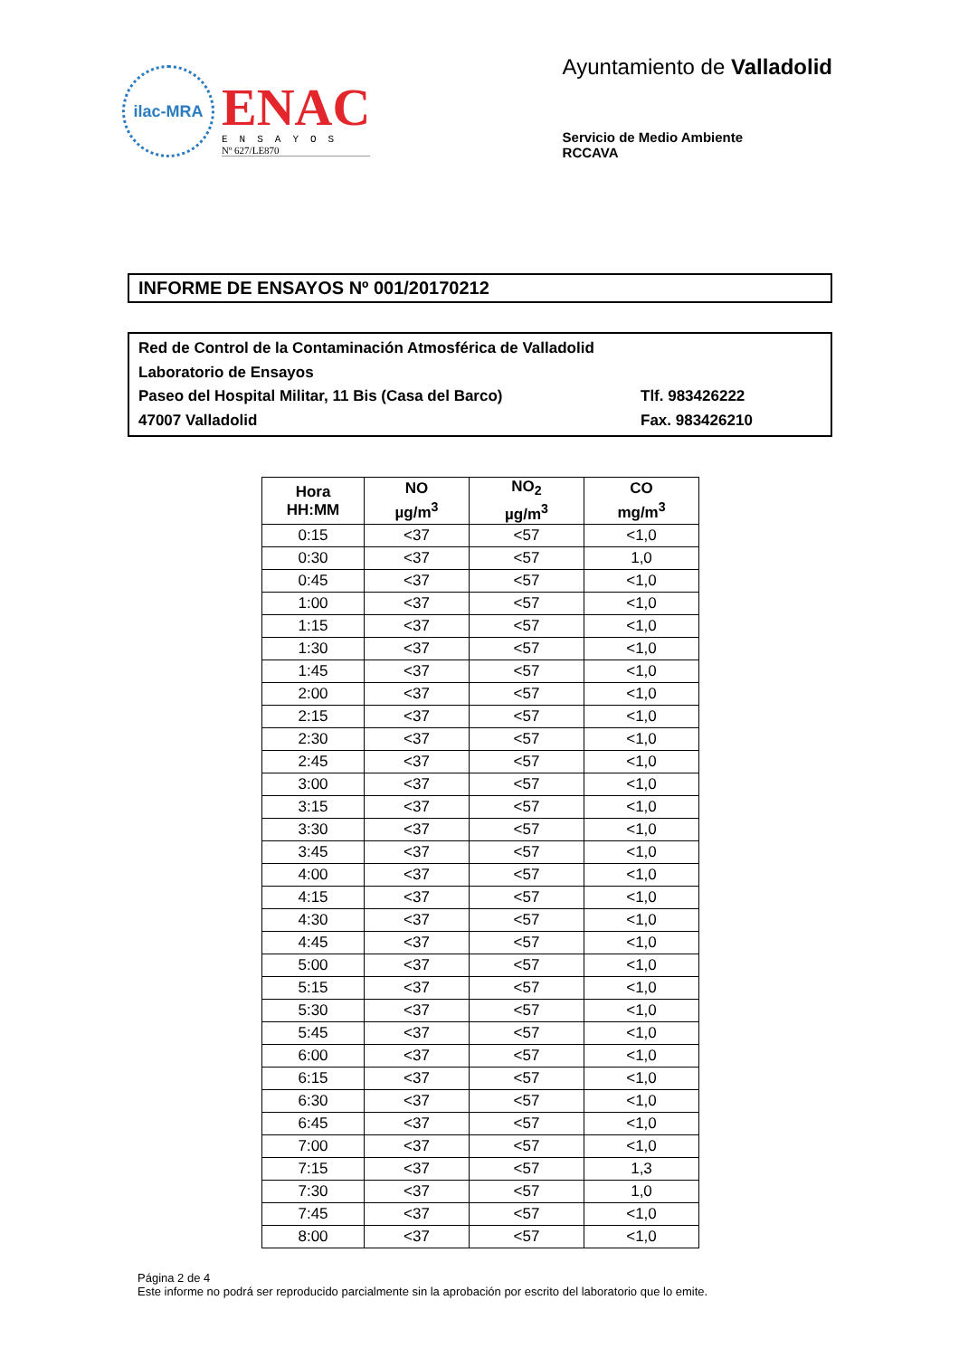ilac-MRA
ENAC
ENSAYOS
Nº 627/LE870
Ayuntamiento de Valladolid
Servicio de Medio Ambiente
RCCAVA
INFORME DE ENSAYOS Nº 001/20170212
Red de Control de la Contaminación Atmosférica de Valladolid
Laboratorio de Ensayos
Paseo del Hospital Militar, 11 Bis (Casa del Barco) Tlf. 983426222
47007 Valladolid Fax. 983426210
| Hora HH:MM | NO µg/m<sup>3</sup> | NO<sub>2</sub> µg/m<sup>3</sup> | CO mg/m<sup>3</sup> |
| --- | --- | --- | --- |
| 0:15 | <37 | <57 | <1,0 |
| 0:30 | <37 | <57 | 1,0 |
| 0:45 | <37 | <57 | <1,0 |
| 1:00 | <37 | <57 | <1,0 |
| 1:15 | <37 | <57 | <1,0 |
| 1:30 | <37 | <57 | <1,0 |
| 1:45 | <37 | <57 | <1,0 |
| 2:00 | <37 | <57 | <1,0 |
| 2:15 | <37 | <57 | <1,0 |
| 2:30 | <37 | <57 | <1,0 |
| 2:45 | <37 | <57 | <1,0 |
| 3:00 | <37 | <57 | <1,0 |
| 3:15 | <37 | <57 | <1,0 |
| 3:30 | <37 | <57 | <1,0 |
| 3:45 | <37 | <57 | <1,0 |
| 4:00 | <37 | <57 | <1,0 |
| 4:15 | <37 | <57 | <1,0 |
| 4:30 | <37 | <57 | <1,0 |
| 4:45 | <37 | <57 | <1,0 |
| 5:00 | <37 | <57 | <1,0 |
| 5:15 | <37 | <57 | <1,0 |
| 5:30 | <37 | <57 | <1,0 |
| 5:45 | <37 | <57 | <1,0 |
| 6:00 | <37 | <57 | <1,0 |
| 6:15 | <37 | <57 | <1,0 |
| 6:30 | <37 | <57 | <1,0 |
| 6:45 | <37 | <57 | <1,0 |
| 7:00 | <37 | <57 | <1,0 |
| 7:15 | <37 | <57 | 1,3 |
| 7:30 | <37 | <57 | 1,0 |
| 7:45 | <37 | <57 | <1,0 |
| 8:00 | <37 | <57 | <1,0 |
Página 2 de 4
Este informe no podrá ser reproducido parcialmente sin la aprobación por escrito del laboratorio que lo emite.